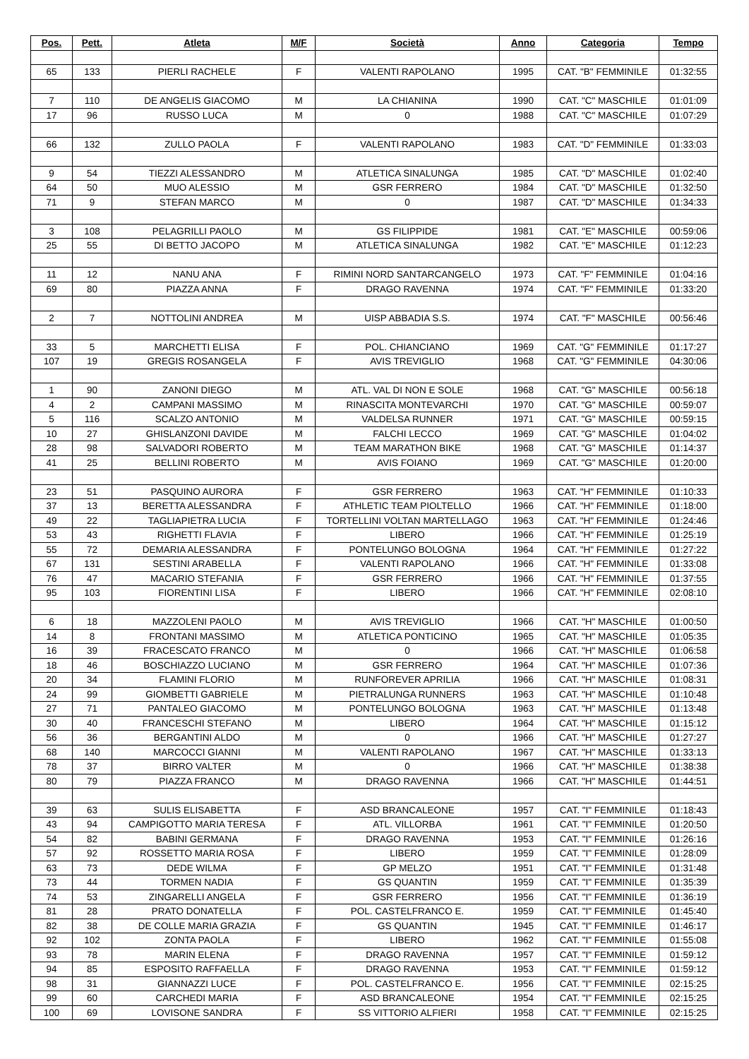| Pos. | Pett. | Atleta | M/F | Società | Anno | Categoria | Tempo |
| --- | --- | --- | --- | --- | --- | --- | --- |
| 65 | 133 | PIERLI RACHELE | F | VALENTI RAPOLANO | 1995 | CAT. "B" FEMMINILE | 01:32:55 |
| 7 | 110 | DE ANGELIS GIACOMO | M | LA CHIANINA | 1990 | CAT. "C" MASCHILE | 01:01:09 |
| 17 | 96 | RUSSO LUCA | M | 0 | 1988 | CAT. "C" MASCHILE | 01:07:29 |
| 66 | 132 | ZULLO PAOLA | F | VALENTI RAPOLANO | 1983 | CAT. "D" FEMMINILE | 01:33:03 |
| 9 | 54 | TIEZZI ALESSANDRO | M | ATLETICA SINALUNGA | 1985 | CAT. "D" MASCHILE | 01:02:40 |
| 64 | 50 | MUO ALESSIO | M | GSR FERRERO | 1984 | CAT. "D" MASCHILE | 01:32:50 |
| 71 | 9 | STEFAN MARCO | M | 0 | 1987 | CAT. "D" MASCHILE | 01:34:33 |
| 3 | 108 | PELAGRILLI PAOLO | M | GS FILIPPIDE | 1981 | CAT. "E" MASCHILE | 00:59:06 |
| 25 | 55 | DI BETTO JACOPO | M | ATLETICA SINALUNGA | 1982 | CAT. "E" MASCHILE | 01:12:23 |
| 11 | 12 | NANU ANA | F | RIMINI NORD SANTARCANGELO | 1973 | CAT. "F" FEMMINILE | 01:04:16 |
| 69 | 80 | PIAZZA ANNA | F | DRAGO RAVENNA | 1974 | CAT. "F" FEMMINILE | 01:33:20 |
| 2 | 7 | NOTTOLINI ANDREA | M | UISP ABBADIA S.S. | 1974 | CAT. "F" MASCHILE | 00:56:46 |
| 33 | 5 | MARCHETTI ELISA | F | POL. CHIANCIANO | 1969 | CAT. "G" FEMMINILE | 01:17:27 |
| 107 | 19 | GREGIS ROSANGELA | F | AVIS TREVIGLIO | 1968 | CAT. "G" FEMMINILE | 04:30:06 |
| 1 | 90 | ZANONI DIEGO | M | ATL. VAL DI NON E SOLE | 1968 | CAT. "G" MASCHILE | 00:56:18 |
| 4 | 2 | CAMPANI MASSIMO | M | RINASCITA MONTEVARCHI | 1970 | CAT. "G" MASCHILE | 00:59:07 |
| 5 | 116 | SCALZO ANTONIO | M | VALDELSA RUNNER | 1971 | CAT. "G" MASCHILE | 00:59:15 |
| 10 | 27 | GHISLANZONI DAVIDE | M | FALCHI LECCO | 1969 | CAT. "G" MASCHILE | 01:04:02 |
| 28 | 98 | SALVADORI ROBERTO | M | TEAM MARATHON BIKE | 1968 | CAT. "G" MASCHILE | 01:14:37 |
| 41 | 25 | BELLINI ROBERTO | M | AVIS FOIANO | 1969 | CAT. "G" MASCHILE | 01:20:00 |
| 23 | 51 | PASQUINO AURORA | F | GSR FERRERO | 1963 | CAT. "H" FEMMINILE | 01:10:33 |
| 37 | 13 | BERETTA ALESSANDRA | F | ATHLETIC TEAM PIOLTELLO | 1966 | CAT. "H" FEMMINILE | 01:18:00 |
| 49 | 22 | TAGLIAPIETRA LUCIA | F | TORTELLINI VOLTAN MARTELLAGO | 1963 | CAT. "H" FEMMINILE | 01:24:46 |
| 53 | 43 | RIGHETTI FLAVIA | F | LIBERO | 1966 | CAT. "H" FEMMINILE | 01:25:19 |
| 55 | 72 | DEMARIA ALESSANDRA | F | PONTELUNGO BOLOGNA | 1964 | CAT. "H" FEMMINILE | 01:27:22 |
| 67 | 131 | SESTINI ARABELLA | F | VALENTI RAPOLANO | 1966 | CAT. "H" FEMMINILE | 01:33:08 |
| 76 | 47 | MACARIO STEFANIA | F | GSR FERRERO | 1966 | CAT. "H" FEMMINILE | 01:37:55 |
| 95 | 103 | FIORENTINI LISA | F | LIBERO | 1966 | CAT. "H" FEMMINILE | 02:08:10 |
| 6 | 18 | MAZZOLENI PAOLO | M | AVIS TREVIGLIO | 1966 | CAT. "H" MASCHILE | 01:00:50 |
| 14 | 8 | FRONTANI MASSIMO | M | ATLETICA PONTICINO | 1965 | CAT. "H" MASCHILE | 01:05:35 |
| 16 | 39 | FRACESCATO FRANCO | M | 0 | 1966 | CAT. "H" MASCHILE | 01:06:58 |
| 18 | 46 | BOSCHIAZZO LUCIANO | M | GSR FERRERO | 1964 | CAT. "H" MASCHILE | 01:07:36 |
| 20 | 34 | FLAMINI FLORIO | M | RUNFOREVER APRILIA | 1966 | CAT. "H" MASCHILE | 01:08:31 |
| 24 | 99 | GIOMBETTI GABRIELE | M | PIETRALUNGA RUNNERS | 1963 | CAT. "H" MASCHILE | 01:10:48 |
| 27 | 71 | PANTALEO GIACOMO | M | PONTELUNGO BOLOGNA | 1963 | CAT. "H" MASCHILE | 01:13:48 |
| 30 | 40 | FRANCESCHI STEFANO | M | LIBERO | 1964 | CAT. "H" MASCHILE | 01:15:12 |
| 56 | 36 | BERGANTINI ALDO | M | 0 | 1966 | CAT. "H" MASCHILE | 01:27:27 |
| 68 | 140 | MARCOCCI GIANNI | M | VALENTI RAPOLANO | 1967 | CAT. "H" MASCHILE | 01:33:13 |
| 78 | 37 | BIRRO VALTER | M | 0 | 1966 | CAT. "H" MASCHILE | 01:38:38 |
| 80 | 79 | PIAZZA FRANCO | M | DRAGO RAVENNA | 1966 | CAT. "H" MASCHILE | 01:44:51 |
| 39 | 63 | SULIS ELISABETTA | F | ASD BRANCALEONE | 1957 | CAT. "I" FEMMINILE | 01:18:43 |
| 43 | 94 | CAMPIGOTTO MARIA TERESA | F | ATL. VILLORBA | 1961 | CAT. "I" FEMMINILE | 01:20:50 |
| 54 | 82 | BABINI GERMANA | F | DRAGO RAVENNA | 1953 | CAT. "I" FEMMINILE | 01:26:16 |
| 57 | 92 | ROSSETTO MARIA ROSA | F | LIBERO | 1959 | CAT. "I" FEMMINILE | 01:28:09 |
| 63 | 73 | DEDE WILMA | F | GP MELZO | 1951 | CAT. "I" FEMMINILE | 01:31:48 |
| 73 | 44 | TORMEN NADIA | F | GS QUANTIN | 1959 | CAT. "I" FEMMINILE | 01:35:39 |
| 74 | 53 | ZINGARELLI ANGELA | F | GSR FERRERO | 1956 | CAT. "I" FEMMINILE | 01:36:19 |
| 81 | 28 | PRATO DONATELLA | F | POL. CASTELFRANCO E. | 1959 | CAT. "I" FEMMINILE | 01:45:40 |
| 82 | 38 | DE COLLE MARIA GRAZIA | F | GS QUANTIN | 1945 | CAT. "I" FEMMINILE | 01:46:17 |
| 92 | 102 | ZONTA PAOLA | F | LIBERO | 1962 | CAT. "I" FEMMINILE | 01:55:08 |
| 93 | 78 | MARIN ELENA | F | DRAGO RAVENNA | 1957 | CAT. "I" FEMMINILE | 01:59:12 |
| 94 | 85 | ESPOSITO RAFFAELLA | F | DRAGO RAVENNA | 1953 | CAT. "I" FEMMINILE | 01:59:12 |
| 98 | 31 | GIANNAZZI LUCE | F | POL. CASTELFRANCO E. | 1956 | CAT. "I" FEMMINILE | 02:15:25 |
| 99 | 60 | CARCHEDI MARIA | F | ASD BRANCALEONE | 1954 | CAT. "I" FEMMINILE | 02:15:25 |
| 100 | 69 | LOVISONE SANDRA | F | SS VITTORIO ALFIERI | 1958 | CAT. "I" FEMMINILE | 02:15:25 |